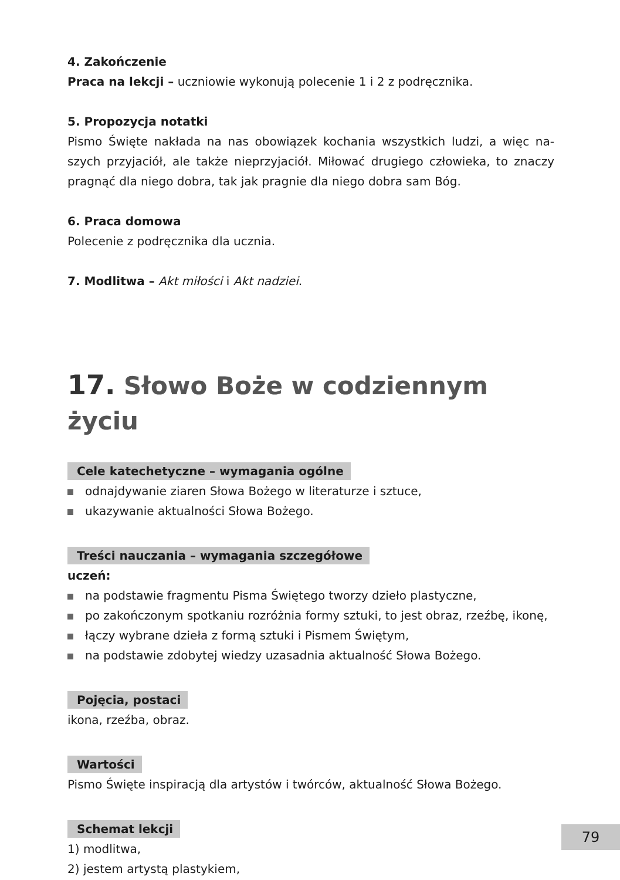4. Zakończenie
Praca na lekcji – uczniowie wykonują polecenie 1 i 2 z podręcznika.
5. Propozycja notatki
Pismo Święte nakłada na nas obowiązek kochania wszystkich ludzi, a więc na­szych przyjaciół, ale także nieprzyjaciół. Miłować drugiego człowieka, to znaczy pragnąć dla niego dobra, tak jak pragnie dla niego dobra sam Bóg.
6. Praca domowa
Polecenie z podręcznika dla ucznia.
7. Modlitwa – Akt miłości i Akt nadziei.
17. Słowo Boże w codziennym życiu
Cele katechetyczne – wymagania ogólne
odnajdywanie ziaren Słowa Bożego w literaturze i sztuce,
ukazywanie aktualności Słowa Bożego.
Treści nauczania – wymagania szczegółowe
uczeń:
na podstawie fragmentu Pisma Świętego tworzy dzieło plastyczne,
po zakończonym spotkaniu rozróżnia formy sztuki, to jest obraz, rzeźbę, ikonę,
łączy wybrane dzieła z formą sztuki i Pismem Świętym,
na podstawie zdobytej wiedzy uzasadnia aktualność Słowa Bożego.
Pojęcia, postaci
ikona, rzeźba, obraz.
Wartości
Pismo Święte inspiracją dla artystów i twórców, aktualność Słowa Bożego.
Schemat lekcji
1) modlitwa,
2) jestem artystą plastykiem,
79